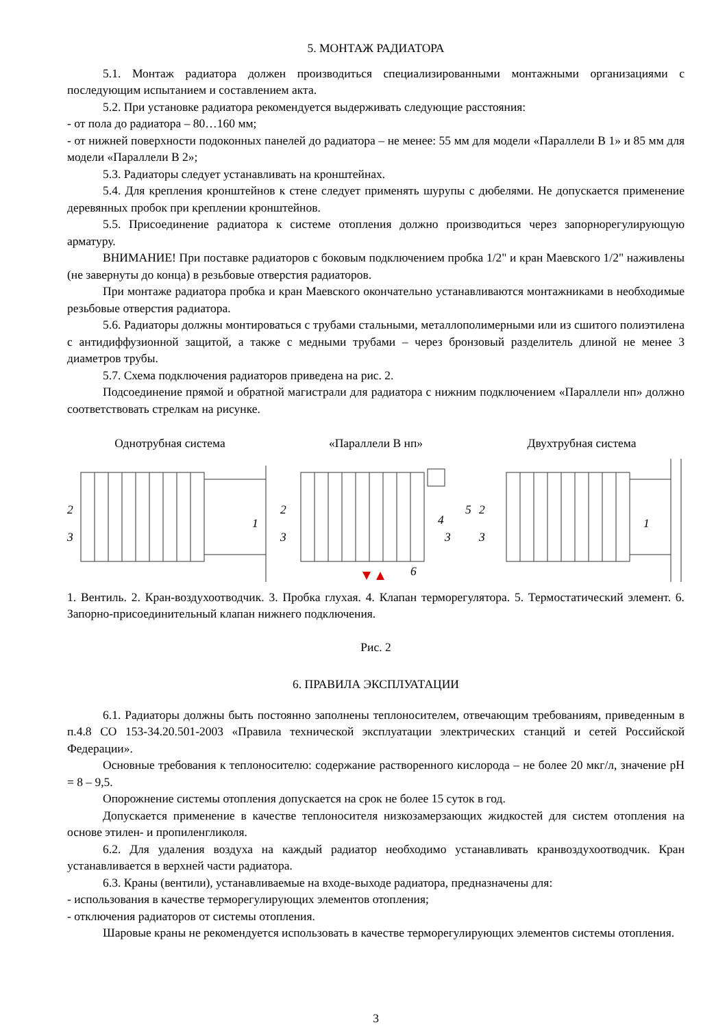5. МОНТАЖ РАДИАТОРА
5.1. Монтаж радиатора должен производиться специализированными монтажными организациями с последующим испытанием и составлением акта.
5.2. При установке радиатора рекомендуется выдерживать следующие расстояния:
- от пола до радиатора – 80…160 мм;
- от нижней поверхности подоконных панелей до радиатора – не менее: 55 мм для модели «Параллели В 1» и 85 мм для модели «Параллели В 2»;
5.3. Радиаторы следует устанавливать на кронштейнах.
5.4. Для крепления кронштейнов к стене следует применять шурупы с дюбелями. Не допускается применение деревянных пробок при креплении кронштейнов.
5.5. Присоединение радиатора к системе отопления должно производиться через запорнорегулирующую арматуру.
ВНИМАНИЕ! При поставке радиаторов с боковым подключением пробка 1/2" и кран Маевского 1/2" наживлены (не завернуты до конца) в резьбовые отверстия радиаторов.
При монтаже радиатора пробка и кран Маевского окончательно устанавливаются монтажниками в необходимые резьбовые отверстия радиатора.
5.6. Радиаторы должны монтироваться с трубами стальными, металлополимерными или из сшитого полиэтилена с антидиффузионной защитой, а также с медными трубами – через бронзовый разделитель длиной не менее 3 диаметров трубы.
5.7. Схема подключения радиаторов приведена на рис. 2.
Подсоединение прямой и обратной магистрали для радиатора с нижним подключением «Параллели нп» должно соответствовать стрелкам на рисунке.
Однотрубная система
2
3
1
«Параллели В нп»
2
3
3
4
5
6
Двухтрубная система
2
3
1
1. Вентиль. 2. Кран-воздухоотводчик. 3. Пробка глухая. 4. Клапан терморегулятора. 5. Термостатический элемент. 6. Запорно-присоединительный клапан нижнего подключения.
Рис. 2
6. ПРАВИЛА ЭКСПЛУАТАЦИИ
6.1. Радиаторы должны быть постоянно заполнены теплоносителем, отвечающим требованиям, приведенным в п.4.8 СО 153-34.20.501-2003 «Правила технической эксплуатации электрических станций и сетей Российской Федерации».
Основные требования к теплоносителю: содержание растворенного кислорода – не более 20 мкг/л, значение pH = 8 – 9,5.
Опорожнение системы отопления допускается на срок не более 15 суток в год.
Допускается применение в качестве теплоносителя низкозамерзающих жидкостей для систем отопления на основе этилен- и пропиленгликоля.
6.2. Для удаления воздуха на каждый радиатор необходимо устанавливать кранвоздухоотводчик. Кран устанавливается в верхней части радиатора.
6.3. Краны (вентили), устанавливаемые на входе-выходе радиатора, предназначены для:
- использования в качестве терморегулирующих элементов отопления;
- отключения радиаторов от системы отопления.
Шаровые краны не рекомендуется использовать в качестве терморегулирующих элементов системы отопления.
3